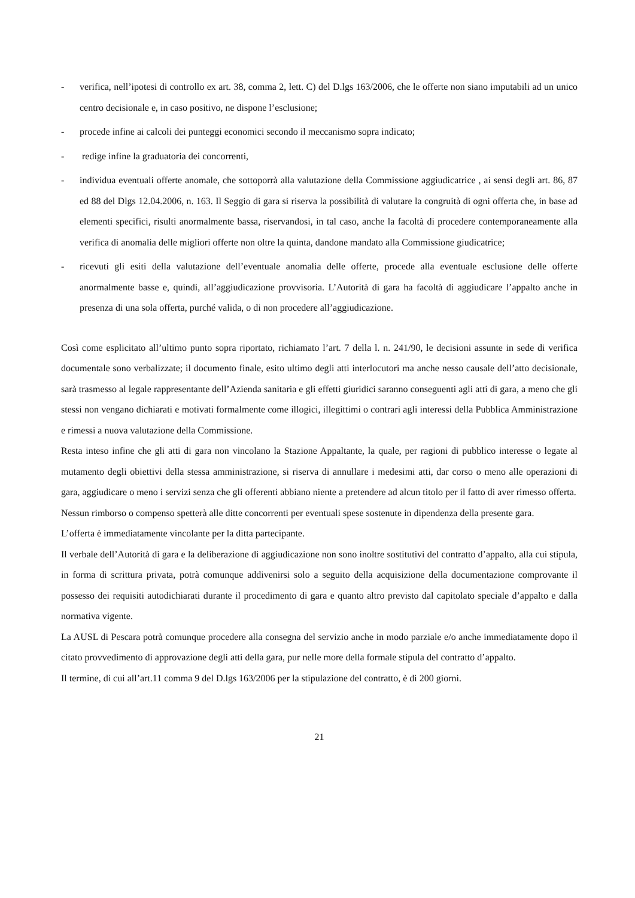- verifica, nell’ipotesi di controllo ex art. 38, comma 2, lett. C) del D.lgs 163/2006, che le offerte non siano imputabili ad un unico centro decisionale e, in caso positivo, ne dispone l’esclusione;
- procede infine ai calcoli dei punteggi economici secondo il meccanismo sopra indicato;
- redige infine la graduatoria dei concorrenti,
- individua eventuali offerte anomale, che sottoporrà alla valutazione della Commissione aggiudicatrice , ai sensi degli art. 86, 87 ed 88 del Dlgs 12.04.2006, n. 163. Il Seggio di gara si riserva la possibilità di valutare la congruità di ogni offerta che, in base ad elementi specifici, risulti anormalmente bassa, riservandosi, in tal caso, anche la facoltà di procedere contemporaneamente alla verifica di anomalia delle migliori offerte non oltre la quinta, dandone mandato alla Commissione giudicatrice;
- ricevuti gli esiti della valutazione dell’eventuale anomalia delle offerte, procede alla eventuale esclusione delle offerte anormalmente basse e, quindi, all’aggiudicazione provvisoria. L’Autorità di gara ha facoltà di aggiudicare l’appalto anche in presenza di una sola offerta, purché valida, o di non procedere all’aggiudicazione.
Così come esplicitato all’ultimo punto sopra riportato, richiamato l’art. 7 della l. n. 241/90, le decisioni assunte in sede di verifica documentale sono verbalizzate; il documento finale, esito ultimo degli atti interlocutori ma anche nesso causale dell’atto decisionale, sarà trasmesso al legale rappresentante dell’Azienda sanitaria e gli effetti giuridici saranno conseguenti agli atti di gara, a meno che gli stessi non vengano dichiarati e motivati formalmente come illogici, illegittimi o contrari agli interessi della Pubblica Amministrazione e rimessi a nuova valutazione della Commissione.
Resta inteso infine che gli atti di gara non vincolano la Stazione Appaltante, la quale, per ragioni di pubblico interesse o legate al mutamento degli obiettivi della stessa amministrazione, si riserva di annullare i medesimi atti, dar corso o meno alle operazioni di gara, aggiudicare o meno i servizi senza che gli offerenti abbiano niente a pretendere ad alcun titolo per il fatto di aver rimesso offerta.
Nessun rimborso o compenso spetterà alle ditte concorrenti per eventuali spese sostenute in dipendenza della presente gara.
L’offerta è immediatamente vincolante per la ditta partecipante.
Il verbale dell’Autorità di gara e la deliberazione di aggiudicazione non sono inoltre sostitutivi del contratto d’appalto, alla cui stipula, in forma di scrittura privata, potrà comunque addivenirsi solo a seguito della acquisizione della documentazione comprovante il possesso dei requisiti autodichiarati durante il procedimento di gara e quanto altro previsto dal capitolato speciale d’appalto e dalla normativa vigente.
La AUSL di Pescara potrà comunque procedere alla consegna del servizio anche in modo parziale e/o anche immediatamente dopo il citato provvedimento di approvazione degli atti della gara, pur nelle more della formale stipula del contratto d’appalto.
Il termine, di cui all’art.11 comma 9 del D.lgs 163/2006 per la stipulazione del contratto, è di 200 giorni.
21